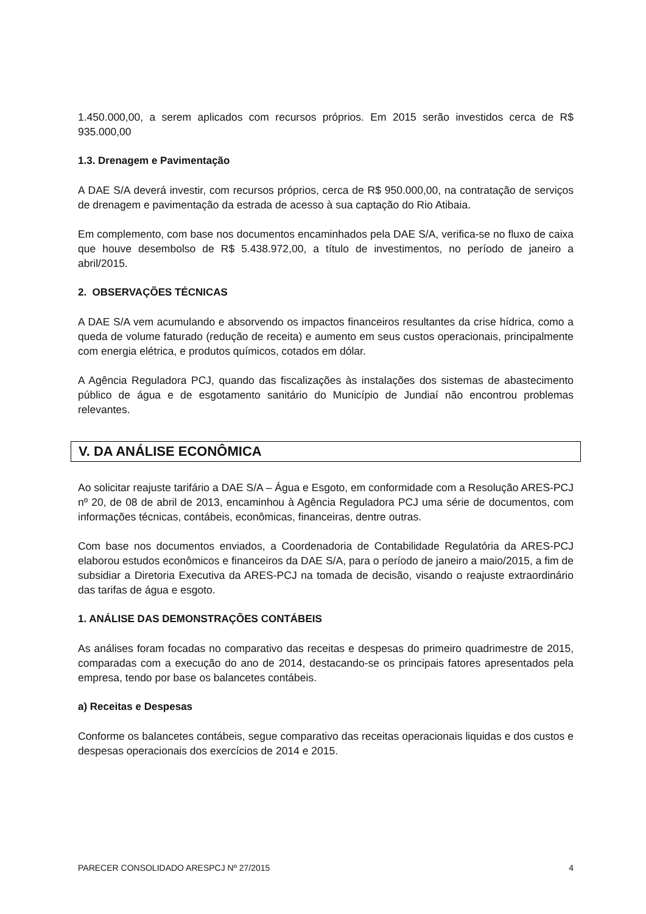1.450.000,00, a serem aplicados com recursos próprios. Em 2015 serão investidos cerca de R$ 935.000,00
1.3. Drenagem e Pavimentação
A DAE S/A deverá investir, com recursos próprios, cerca de R$ 950.000,00, na contratação de serviços de drenagem e pavimentação da estrada de acesso à sua captação do Rio Atibaia.
Em complemento, com base nos documentos encaminhados pela DAE S/A, verifica-se no fluxo de caixa que houve desembolso de R$ 5.438.972,00, a título de investimentos, no período de janeiro a abril/2015.
2. OBSERVAÇÕES TÉCNICAS
A DAE S/A vem acumulando e absorvendo os impactos financeiros resultantes da crise hídrica, como a queda de volume faturado (redução de receita) e aumento em seus custos operacionais, principalmente com energia elétrica, e produtos químicos, cotados em dólar.
A Agência Reguladora PCJ, quando das fiscalizações às instalações dos sistemas de abastecimento público de água e de esgotamento sanitário do Município de Jundiaí não encontrou problemas relevantes.
V. DA ANÁLISE ECONÔMICA
Ao solicitar reajuste tarifário a DAE S/A – Água e Esgoto, em conformidade com a Resolução ARES-PCJ nº 20, de 08 de abril de 2013, encaminhou à Agência Reguladora PCJ uma série de documentos, com informações técnicas, contábeis, econômicas, financeiras, dentre outras.
Com base nos documentos enviados, a Coordenadoria de Contabilidade Regulatória da ARES-PCJ elaborou estudos econômicos e financeiros da DAE S/A, para o período de janeiro a maio/2015, a fim de subsidiar a Diretoria Executiva da ARES-PCJ na tomada de decisão, visando o reajuste extraordinário das tarifas de água e esgoto.
1. ANÁLISE DAS DEMONSTRAÇÕES CONTÁBEIS
As análises foram focadas no comparativo das receitas e despesas do primeiro quadrimestre de 2015, comparadas com a execução do ano de 2014, destacando-se os principais fatores apresentados pela empresa, tendo por base os balancetes contábeis.
a) Receitas e Despesas
Conforme os balancetes contábeis, segue comparativo das receitas operacionais liquidas e dos custos e despesas operacionais dos exercícios de 2014 e 2015.
PARECER CONSOLIDADO ARESPCJ Nº 27/2015 4